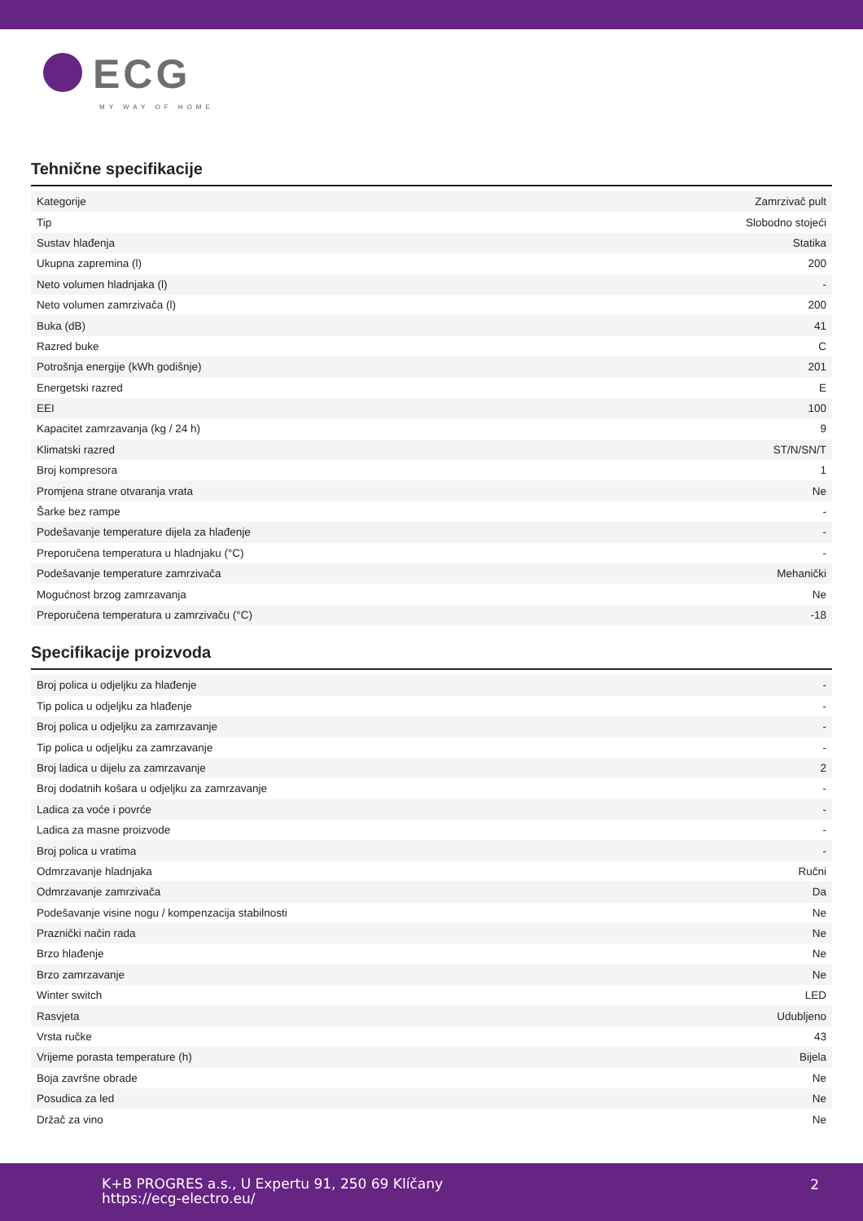ECG
MY WAY OF HOME
Tehnične specifikacije
| Kategorije | Zamrzivač pult |
| Tip | Slobodno stojeći |
| Sustav hlađenja | Statika |
| Ukupna zapremina (l) | 200 |
| Neto volumen hladnjaka (l) | - |
| Neto volumen zamrzivača (l) | 200 |
| Buka (dB) | 41 |
| Razred buke | C |
| Potrošnja energije (kWh godišnje) | 201 |
| Energetski razred | E |
| EEI | 100 |
| Kapacitet zamrzavanja (kg / 24 h) | 9 |
| Klimatski razred | ST/N/SN/T |
| Broj kompresora | 1 |
| Promjena strane otvaranja vrata | Ne |
| Šarke bez rampe | - |
| Podešavanje temperature dijela za hlađenje | - |
| Preporučena temperatura u hladnjaku (°C) | - |
| Podešavanje temperature zamrzivača | Mehanički |
| Mogućnost brzog zamrzavanja | Ne |
| Preporučena temperatura u zamrzivaču (°C) | -18 |
Specifikacije proizvoda
| Broj polica u odjeljku za hlađenje | - |
| Tip polica u odjeljku za hlađenje | - |
| Broj polica u odjeljku za zamrzavanje | - |
| Tip polica u odjeljku za zamrzavanje | - |
| Broj ladica u dijelu za zamrzavanje | 2 |
| Broj dodatnih košara u odjeljku za zamrzavanje | - |
| Ladica za voće i povrće | - |
| Ladica za masne proizvode | - |
| Broj polica u vratima | - |
| Odmrzavanje hladnjaka | Ručni |
| Odmrzavanje zamrzivača | Da |
| Podešavanje visine nogu / kompenzacija stabilnosti | Ne |
| Praznički način rada | Ne |
| Brzo hlađenje | Ne |
| Brzo zamrzavanje | Ne |
| Winter switch | LED |
| Rasvjeta | Udubljeno |
| Vrsta ručke | 43 |
| Vrijeme porasta temperature (h) | Bijela |
| Boja završne obrade | Ne |
| Posudica za led | Ne |
| Držač za vino | Ne |
K+B PROGRES a.s., U Expertu 91, 250 69 Klíčany
https://ecg-electro.eu/
2